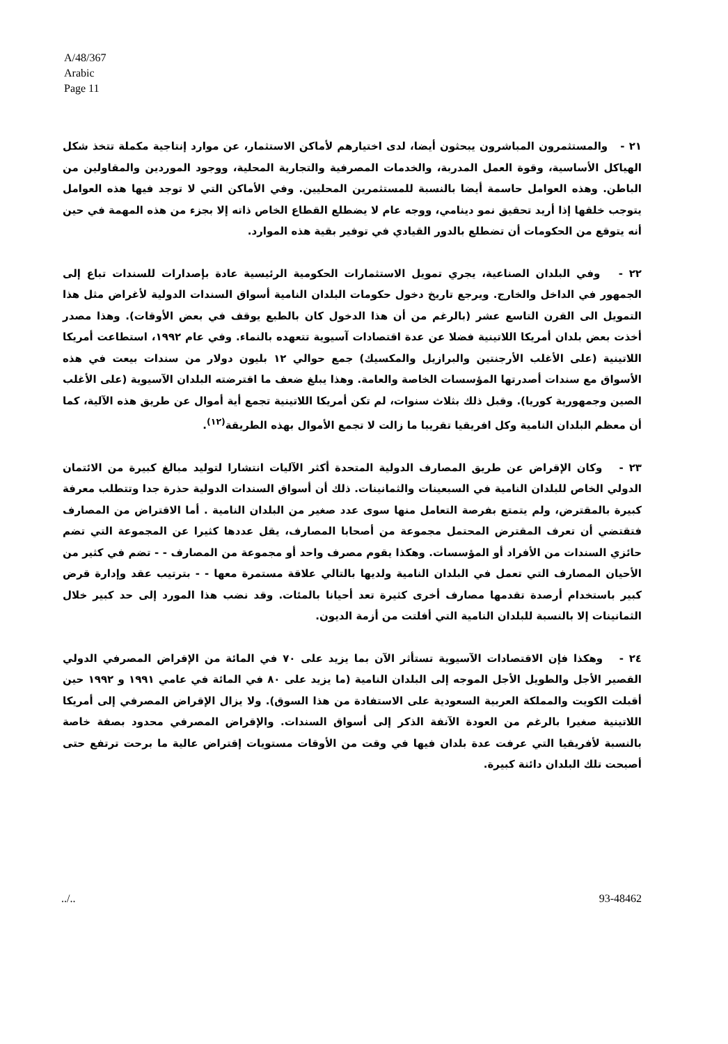A/48/367
Arabic
Page 11
٢١ - والمستثمرون المباشرون يبحثون أيضا، لدى اختيارهم لأماكن الاستثمار، عن موارد إنتاجية مكملة تتخذ شكل الهياكل الأساسية، وقوة العمل المدربة، والخدمات المصرفية والتجارية المحلية، ووجود الموردين والمقاولين من الباطن. وهذه العوامل حاسمة أيضا بالنسبة للمستثمرين المحليين. وفي الأماكن التي لا توجد فيها هذه العوامل يتوجب خلقها إذا أريد تحقيق نمو دينامي، ووجه عام لا يضطلع القطاع الخاص ذاته إلا بجزء من هذه المهمة في حين أنه يتوقع من الحكومات أن تضطلع بالدور القيادي في توفير بقية هذه الموارد.
٢٢ - وفي البلدان الصناعية، يجري تمويل الاستثمارات الحكومية الرئيسية عادة بإصدارات للسندات تباع إلى الجمهور في الداخل والخارج. ويرجع تاريخ دخول حكومات البلدان النامية أسواق السندات الدولية لأغراض مثل هذا التمويل الى القرن التاسع عشر (بالرغم من أن هذا الدخول كان بالطبع يوقف في بعض الأوقات). وهذا مصدر أخذت بعض بلدان أمريكا اللاتينية فضلا عن عدة اقتصادات آسيوية تتعهده بالنماء. وفي عام ١٩٩٢، استطاعت أمريكا اللاتينية (على الأغلب الأرجنتين والبرازيل والمكسيك) جمع حوالي ١٢ بليون دولار من سندات بيعت في هذه الأسواق مع سندات أصدرتها المؤسسات الخاصة والعامة. وهذا يبلغ ضعف ما اقترضته البلدان الآسيوية (على الأغلب الصين وجمهورية كوريا). وقبل ذلك بثلاث سنوات، لم تكن أمريكا اللاتينية تجمع أية أموال عن طريق هذه الآلية، كما أن معظم البلدان النامية وكل افريقيا تقريبا ما زالت لا تجمع الأموال بهذه الطريقة<sup>(١٢)</sup>.
٢٣ - وكان الإقراض عن طريق المصارف الدولية المتحدة أكثر الآليات انتشارا لتوليد مبالغ كبيرة من الائتمان الدولي الخاص للبلدان النامية في السبعينات والثمانينات. ذلك أن أسواق السندات الدولية حذرة جدا وتتطلب معرفة كبيرة بالمقترض، ولم يتمتع بفرصة التعامل منها سوى عدد صغير من البلدان النامية . أما الاقتراض من المصارف فتقتضي أن تعرف المقترض المحتمل مجموعة من أصحابا المصارف، يقل عددها كثيرا عن المجموعة التي تضم حائزي السندات من الأفراد أو المؤسسات. وهكذا يقوم مصرف واحد أو مجموعة من المصارف - - تضم في كثير من الأحيان المصارف التي تعمل في البلدان النامية ولديها بالتالي علاقة مستمرة معها - - بترتيب عقد وإدارة قرض كبير باستخدام أرصدة تقدمها مصارف أخرى كثيرة تعد أحيانا بالمئات. وقد نضب هذا المورد إلى حد كبير خلال الثمانينات إلا بالنسبة للبلدان النامية التي أفلتت من أزمة الديون.
٢٤ - وهكذا فإن الاقتصادات الآسيوية تستأثر الآن بما يزيد على ٧٠ في المائة من الإقراض المصرفي الدولي القصير الأجل والطويل الأجل الموجه إلى البلدان النامية (ما يزيد على ٨٠ في المائة في عامي ١٩٩١ و ١٩٩٢ حين أقبلت الكويت والمملكة العربية السعودية على الاستفادة من هذا السوق). ولا يزال الإقراض المصرفي إلى أمريكا اللاتينية صغيرا بالرغم من العودة الآنفة الذكر إلى أسواق السندات. والإقراض المصرفي محدود بصفة خاصة بالنسبة لأفريقيا التي عرفت عدة بلدان فيها في وقت من الأوقات مستويات إقتراض عالية ما برحت ترتفع حتى أصبحت تلك البلدان دائنة كبيرة.
../.. 93-48462